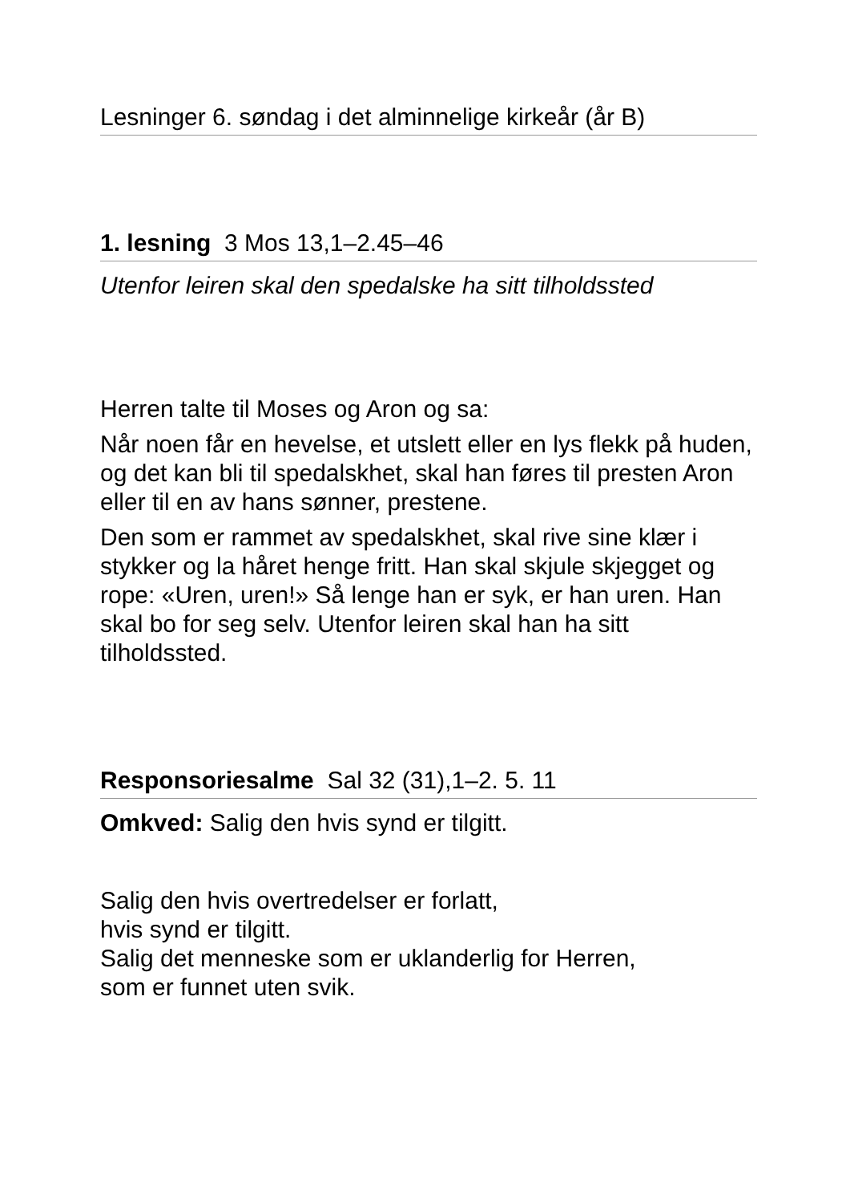Lesninger 6. søndag i det alminnelige kirkeår (år B)
1. lesning 3 Mos 13,1–2.45–46
Utenfor leiren skal den spedalske ha sitt tilholdssted
Herren talte til Moses og Aron og sa:
Når noen får en hevelse, et utslett eller en lys flekk på huden, og det kan bli til spedalskhet, skal han føres til presten Aron eller til en av hans sønner, prestene.
Den som er rammet av spedalskhet, skal rive sine klær i stykker og la håret henge fritt. Han skal skjule skjegget og rope: «Uren, uren!» Så lenge han er syk, er han uren. Han skal bo for seg selv. Utenfor leiren skal han ha sitt tilholdssted.
Responsoriesalme Sal 32 (31),1–2. 5. 11
Omkved: Salig den hvis synd er tilgitt.
Salig den hvis overtredelser er forlatt,
hvis synd er tilgitt.
Salig det menneske som er uklanderlig for Herren,
som er funnet uten svik.